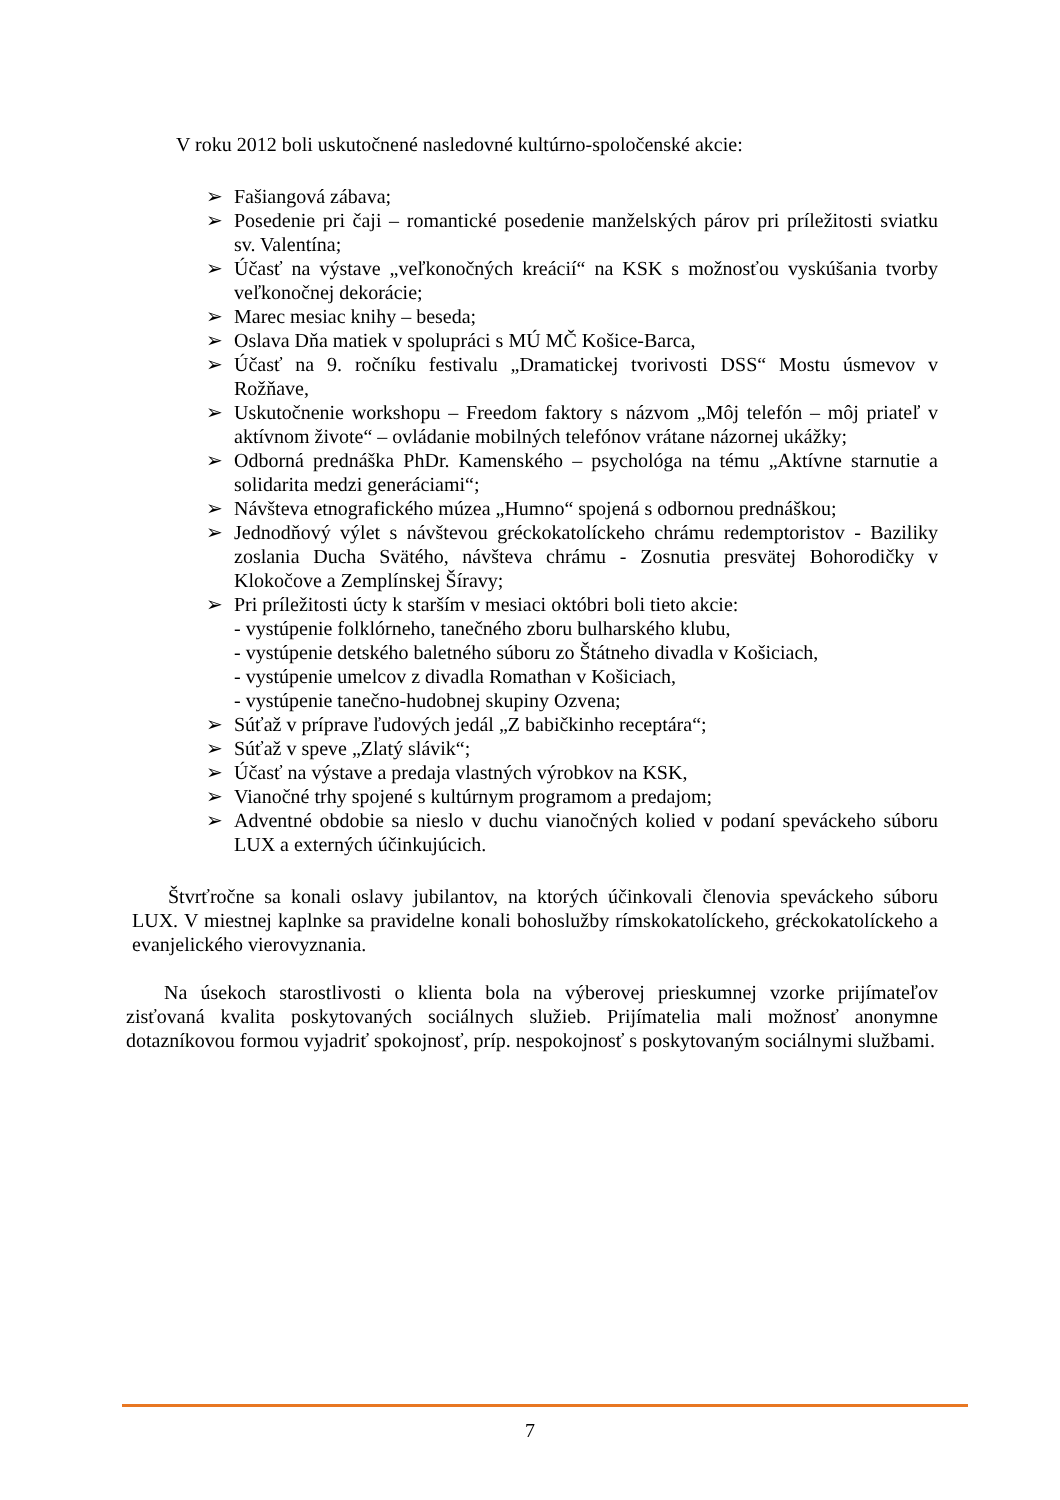V roku 2012 boli uskutočnené nasledovné kultúrno-spoločenské akcie:
➢ Fašiangová zábava;
➢ Posedenie pri čaji – romantické posedenie manželských párov pri príležitosti sviatku sv. Valentína;
➢ Účasť na výstave „veľkonočných kreácií“ na KSK s možnosťou vyskúšania tvorby veľkonočnej dekorácie;
➢ Marec mesiac knihy – beseda;
➢ Oslava Dňa matiek v spolupráci s MÚ MČ Košice-Barca,
➢ Účasť na 9. ročníku festivalu „Dramatickej tvorivosti DSS“ Mostu úsmevov v Rožňave,
➢ Uskutočnenie workshopu – Freedom faktory s názvom „Môj telefón – môj priateľ v aktívnom živote“ – ovládanie mobilných telefónov vrátane názornej ukážky;
➢ Odborná prednáška PhDr. Kamenského – psychológa na tému „Aktívne starnutie a solidarita medzi generáciami“;
➢ Návšteva etnografického múzea „Humno“ spojená s odbornou prednáškou;
➢ Jednodňový výlet s návštevou gréckokatolíckeho chrámu redemptoristov - Baziliky zoslania Ducha Svätého, návšteva chrámu - Zosnutia presvätej Bohorodičky v Klokočove a Zemplínskej Šíravy;
➢ Pri príležitosti úcty k starším v mesiaci októbri boli tieto akcie:
- vystúpenie folklórneho, tanečného zboru bulharského klubu,
- vystúpenie detského baletného súboru zo Štátneho divadla v Košiciach,
- vystúpenie umelcov z divadla Romathan v Košiciach,
- vystúpenie tanečno-hudobnej skupiny Ozvena;
➢ Súťaž v príprave ľudových jedál „Z babičkinho receptára“;
➢ Súťaž v speve „Zlatý slávik“;
➢ Účasť na výstave a predaja vlastných výrobkov na KSK,
➢ Vianočné trhy spojené s kultúrnym programom a predajom;
➢ Adventné obdobie sa nieslo v duchu vianočných kolied v podaní speváckeho súboru LUX a externých účinkujúcich.
Štvrťročne sa konali oslavy jubilantov, na ktorých účinkovali členovia speváckeho súboru LUX. V miestnej kaplnke sa pravidelne konali bohoslužby rímskokatolíckeho, gréckokatolíckeho a evanjelického vierovyznania.
Na úsekoch starostlivosti o klienta bola na výberovej prieskumnej vzorke prijímateľov zisťovaná kvalita poskytovaných sociálnych služieb. Prijímatelia mali možnosť anonymne dotazníkovou formou vyjadriť spokojnosť, príp. nespokojnosť s poskytovaným sociálnymi službami.
7